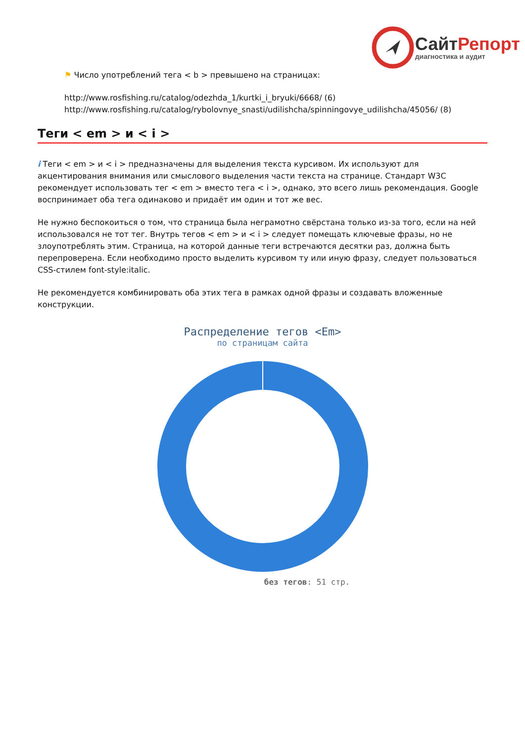СайтРепорт
диагностика и аудит
⚑ Число употреблений тега < b > превышено на страницах:
http://www.rosfishing.ru/catalog/odezhda_1/kurtki_i_bryuki/6668/ (6)
http://www.rosfishing.ru/catalog/rybolovnye_snasti/udilishcha/spinningovye_udilishcha/45056/ (8)
Теги < em > и < i >
i Теги < em > и < i > предназначены для выделения текста курсивом. Их используют для акцентирования внимания или смыслового выделения части текста на странице. Стандарт W3C рекомендует использовать тег < em > вместо тега < i >, однако, это всего лишь рекомендация. Google воспринимает оба тега одинаково и придаёт им один и тот же вес.
Не нужно беспокоиться о том, что страница была неграмотно свёрстана только из-за того, если на ней использовался не тот тег. Внутрь тегов < em > и < i > следует помещать ключевые фразы, но не злоупотреблять этим. Страница, на которой данные теги встречаются десятки раз, должна быть перепроверена. Если необходимо просто выделить курсивом ту или иную фразу, следует пользоваться CSS-стилем font-style:italic.
Не рекомендуется комбинировать оба этих тега в рамках одной фразы и создавать вложенные конструкции.
Распределение тегов <Em>
по страницам сайта
без тегов: 51 стр.